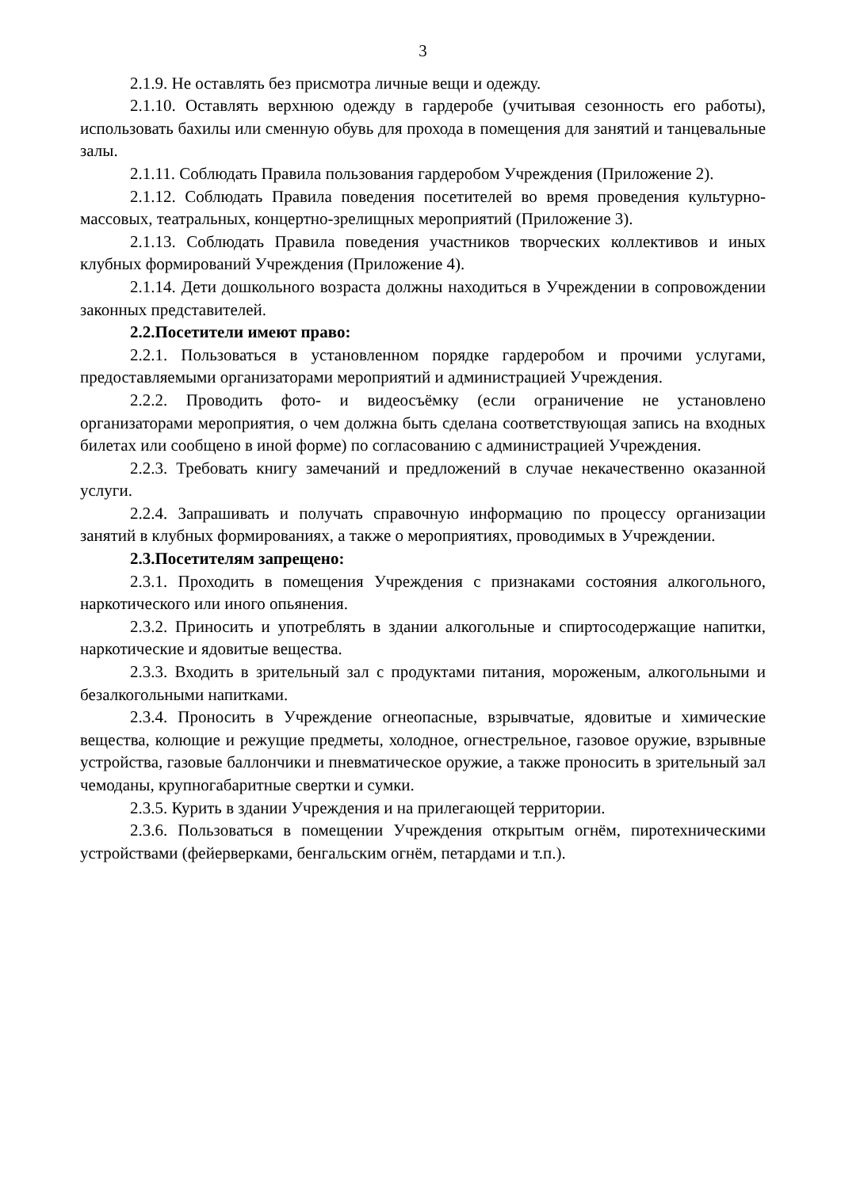3
2.1.9. Не оставлять без присмотра личные вещи и одежду.
2.1.10. Оставлять верхнюю одежду в гардеробе (учитывая сезонность его работы), использовать бахилы или сменную обувь для прохода в помещения для занятий и танцевальные залы.
2.1.11. Соблюдать Правила пользования гардеробом Учреждения (Приложение 2).
2.1.12. Соблюдать Правила поведения посетителей во время проведения культурно-массовых, театральных, концертно-зрелищных мероприятий (Приложение 3).
2.1.13. Соблюдать Правила поведения участников творческих коллективов и иных клубных формирований Учреждения (Приложение 4).
2.1.14. Дети дошкольного возраста должны находиться в Учреждении в сопровождении законных представителей.
2.2.Посетители имеют право:
2.2.1. Пользоваться в установленном порядке гардеробом и прочими услугами, предоставляемыми организаторами мероприятий и администрацией Учреждения.
2.2.2. Проводить фото- и видеосъёмку (если ограничение не установлено организаторами мероприятия, о чем должна быть сделана соответствующая запись на входных билетах или сообщено в иной форме) по согласованию с администрацией Учреждения.
2.2.3. Требовать книгу замечаний и предложений в случае некачественно оказанной услуги.
2.2.4. Запрашивать и получать справочную информацию по процессу организации занятий в клубных формированиях, а также о мероприятиях, проводимых в Учреждении.
2.3.Посетителям запрещено:
2.3.1. Проходить в помещения Учреждения с признаками состояния алкогольного, наркотического или иного опьянения.
2.3.2. Приносить и употреблять в здании алкогольные и спиртосодержащие напитки, наркотические и ядовитые вещества.
2.3.3. Входить в зрительный зал с продуктами питания, мороженым, алкогольными и безалкогольными напитками.
2.3.4. Проносить в Учреждение огнеопасные, взрывчатые, ядовитые и химические вещества, колющие и режущие предметы, холодное, огнестрельное, газовое оружие, взрывные устройства, газовые баллончики и пневматическое оружие, а также проносить в зрительный зал чемоданы, крупногабаритные свертки и сумки.
2.3.5. Курить в здании Учреждения и на прилегающей территории.
2.3.6. Пользоваться в помещении Учреждения открытым огнём, пиротехническими устройствами (фейерверками, бенгальским огнём, петардами и т.п.).